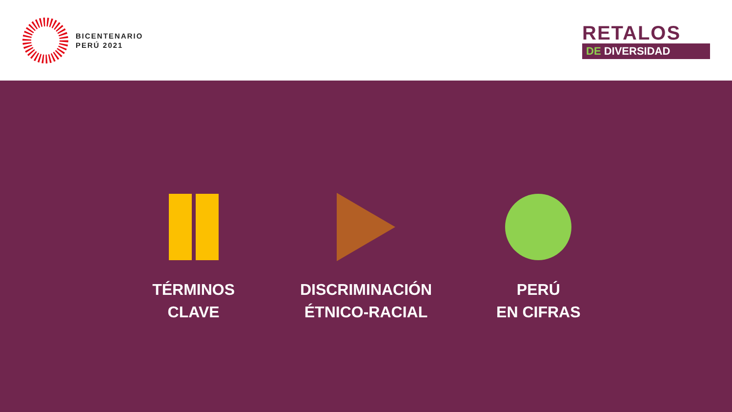BICENTENARIO
PERÚ 2021
RETALOS
DE DIVERSIDAD
TÉRMINOS
CLAVE
DISCRIMINACIÓN
ÉTNICO-RACIAL
PERÚ
EN CIFRAS